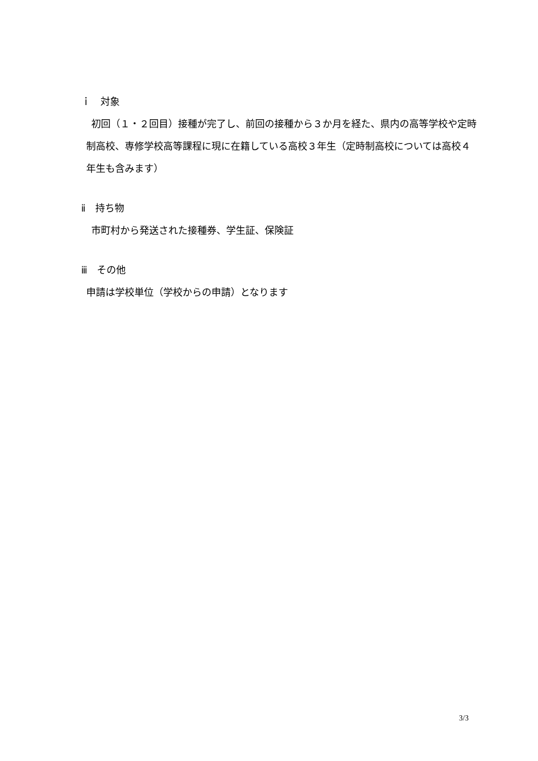ｉ　対象
初回（１・２回目）接種が完了し、前回の接種から３か月を経た、県内の高等学校や定時制高校、専修学校高等課程に現に在籍している高校３年生（定時制高校については高校４年生も含みます）
ⅱ　持ち物
市町村から発送された接種券、学生証、保険証
ⅲ　その他
申請は学校単位（学校からの申請）となります
3/3